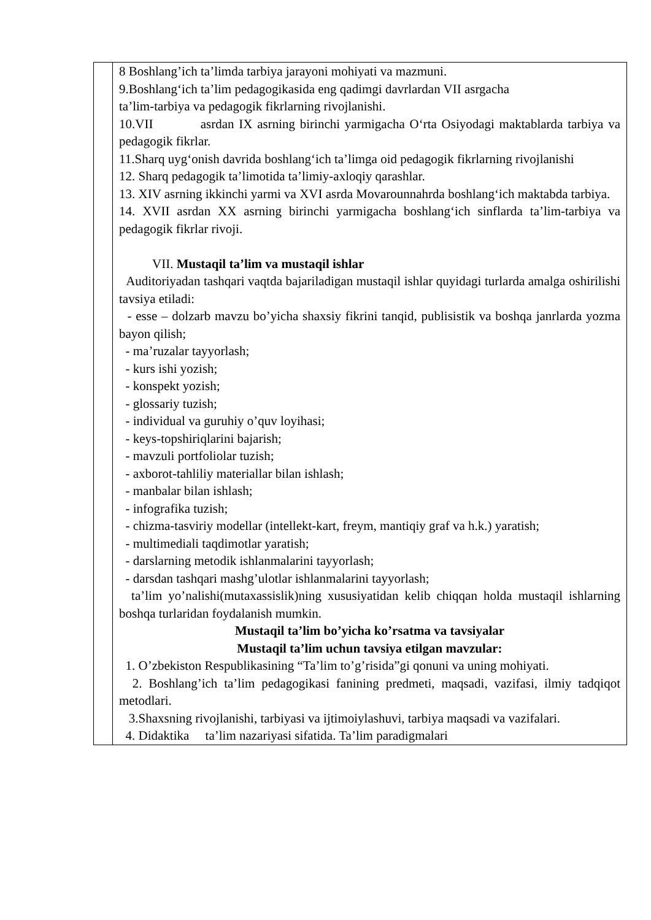| | 8 Boshlang’ich ta’limda tarbiya jarayoni mohiyati va mazmuni. 9.Boshlang‘ich ta’lim pedagogikasida eng qadimgi davrlardan VII asrgacha ta’lim-tarbiya va pedagogik fikrlarning rivojlanishi. 10.VII asrdan IX asrning birinchi yarmigacha O‘rta Osiyodagi maktablarda tarbiya va pedagogik fikrlar. 11.Sharq uyg‘onish davrida boshlang‘ich ta’limga oid pedagogik fikrlarning rivojlanishi 12. Sharq pedagogik ta’limotida ta’limiy-axloqiy qarashlar. 13. XIV asrning ikkinchi yarmi va XVI asrda Movarounnahrda boshlang‘ich maktabda tarbiya. 14. XVII asrdan XX asrning birinchi yarmigacha boshlang‘ich sinflarda ta’lim-tarbiya va pedagogik fikrlar rivoji. VII. Mustaqil ta’lim va mustaqil ishlar Auditoriyadan tashqari vaqtda bajariladigan mustaqil ishlar quyidagi turlarda amalga oshirilishi tavsiya etiladi: - esse – dolzarb mavzu bo’yicha shaxsiy fikrini tanqid, publisistik va boshqa janrlarda yozma bayon qilish; - ma’ruzalar tayyorlash; - kurs ishi yozish; - konspekt yozish; - glossariy tuzish; - individual va guruhiy o’quv loyihasi; - keys-topshiriqlarini bajarish; - mavzuli portfoliolar tuzish; - axborot-tahliliy materiallar bilan ishlash; - manbalar bilan ishlash; - infografika tuzish; - chizma-tasviriy modellar (intellekt-kart, freym, mantiqiy graf va h.k.) yaratish; - multimediali taqdimotlar yaratish; - darslarning metodik ishlanmalarini tayyorlash; - darsdan tashqari mashg’ulotlar ishlanmalarini tayyorlash; ta’lim yo’nalishi(mutaxassislik)ning xususiyatidan kelib chiqqan holda mustaqil ishlarning boshqa turlaridan foydalanish mumkin. Mustaqil ta’lim bo’yicha ko’rsatma va tavsiyalar Mustaqil ta’lim uchun tavsiya etilgan mavzular: 1. O’zbekiston Respublikasining “Ta’lim to’g’risida”gi qonuni va uning mohiyati. 2. Boshlang’ich ta’lim pedagogikasi fanining predmeti, maqsadi, vazifasi, ilmiy tadqiqot metodlari. 3.Shaxsning rivojlanishi, tarbiyasi va ijtimoiylashuvi, tarbiya maqsadi va vazifalari. 4. Didaktika ta’lim nazariyasi sifatida. Ta’lim paradigmalari |